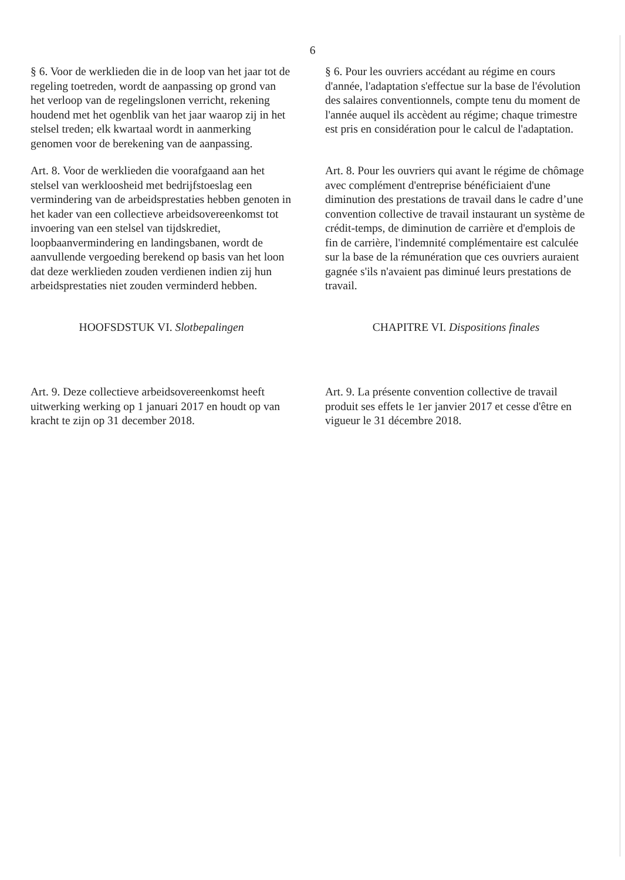6
§ 6. Voor de werklieden die in de loop van het jaar tot de regeling toetreden, wordt de aanpassing op grond van het verloop van de regelingslonen verricht, rekening houdend met het ogenblik van het jaar waarop zij in het stelsel treden; elk kwartaal wordt in aanmerking genomen voor de berekening van de aanpassing.
§ 6. Pour les ouvriers accédant au régime en cours d'année, l'adaptation s'effectue sur la base de l'évolution des salaires conventionnels, compte tenu du moment de l'année auquel ils accèdent au régime; chaque trimestre est pris en considération pour le calcul de l'adaptation.
Art. 8. Voor de werklieden die voorafgaand aan het stelsel van werkloosheid met bedrijfstoeslag een vermindering van de arbeidsprestaties hebben genoten in het kader van een collectieve arbeidsovereenkomst tot invoering van een stelsel van tijdskrediet, loopbaanvermindering en landingsbanen, wordt de aanvullende vergoeding berekend op basis van het loon dat deze werklieden zouden verdienen indien zij hun arbeidsprestaties niet zouden verminderd hebben.
Art. 8. Pour les ouvriers qui avant le régime de chômage avec complément d'entreprise bénéficiaient d'une diminution des prestations de travail dans le cadre d’une convention collective de travail instaurant un système de crédit-temps, de diminution de carrière et d'emplois de fin de carrière, l'indemnité complémentaire est calculée sur la base de la rémunération que ces ouvriers auraient gagnée s'ils n'avaient pas diminué leurs prestations de travail.
HOOFSDSTUK VI. Slotbepalingen CHAPITRE VI. Dispositions finales
Art. 9. Deze collectieve arbeidsovereenkomst heeft uitwerking werking op 1 januari 2017 en houdt op van kracht te zijn op 31 december 2018.
Art. 9. La présente convention collective de travail produit ses effets le 1er janvier 2017 et cesse d'être en vigueur le 31 décembre 2018.